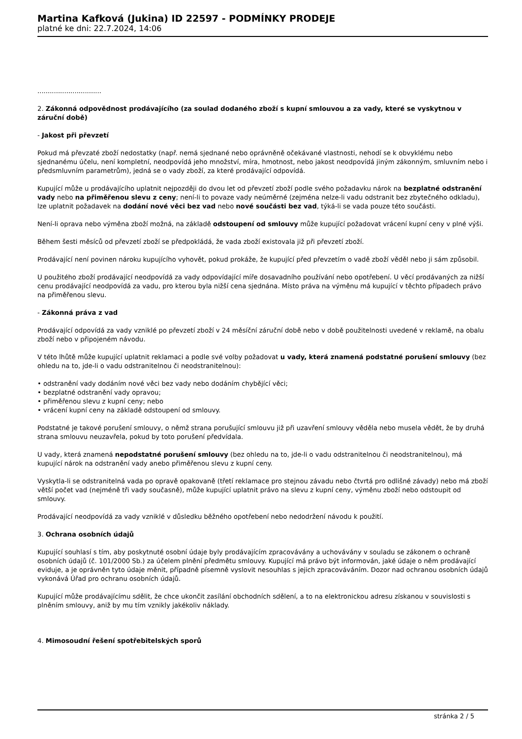Martina Kafková (Jukina) ID 22597 - PODMÍNKY PRODEJE
platné ke dni: 22.7.2024, 14:06
...............................
2. Zákonná odpovědnost prodávajícího (za soulad dodaného zboží s kupní smlouvou a za vady, které se vyskytnou v záruční době)
- Jakost při převzetí
Pokud má převzaté zboží nedostatky (např. nemá sjednané nebo oprávněně očekávané vlastnosti, nehodí se k obvyklému nebo sjednanému účelu, není kompletní, neodpovídá jeho množství, míra, hmotnost, nebo jakost neodpovídá jiným zákonným, smluvním nebo i předsmluvním parametrům), jedná se o vady zboží, za které prodávající odpovídá.
Kupující může u prodávajícího uplatnit nejpozději do dvou let od převzetí zboží podle svého požadavku nárok na bezplatné odstranění vady nebo na přiměřenou slevu z ceny; není-li to povaze vady neúměrné (zejména nelze-li vadu odstranit bez zbytečného odkladu), lze uplatnit požadavek na dodání nové věci bez vad nebo nové součásti bez vad, týká-li se vada pouze této součásti.
Není-li oprava nebo výměna zboží možná, na základě odstoupení od smlouvy může kupující požadovat vrácení kupní ceny v plné výši.
Během šesti měsíců od převzetí zboží se předpokládá, že vada zboží existovala již při převzetí zboží.
Prodávající není povinen nároku kupujícího vyhovět, pokud prokáže, že kupující před převzetím o vadě zboží věděl nebo ji sám způsobil.
U použitého zboží prodávající neodpovídá za vady odpovídající míře dosavadního používání nebo opotřebení. U věcí prodávaných za nižší cenu prodávající neodpovídá za vadu, pro kterou byla nižší cena sjednána. Místo práva na výměnu má kupující v těchto případech právo na přiměřenou slevu.
- Zákonná práva z vad
Prodávající odpovídá za vady vzniklé po převzetí zboží v 24 měsíční záruční době nebo v době použitelnosti uvedené v reklamě, na obalu zboží nebo v připojeném návodu.
V této lhůtě může kupující uplatnit reklamaci a podle své volby požadovat u vady, která znamená podstatné porušení smlouvy (bez ohledu na to, jde-li o vadu odstranitelnou či neodstranitelnou):
• odstranění vady dodáním nové věci bez vady nebo dodáním chybějící věci;
• bezplatné odstranění vady opravou;
• přiměřenou slevu z kupní ceny; nebo
• vrácení kupní ceny na základě odstoupení od smlouvy.
Podstatné je takové porušení smlouvy, o němž strana porušující smlouvu již při uzavření smlouvy věděla nebo musela vědět, že by druhá strana smlouvu neuzavřela, pokud by toto porušení předvídala.
U vady, která znamená nepodstatné porušení smlouvy (bez ohledu na to, jde-li o vadu odstranitelnou či neodstranitelnou), má kupující nárok na odstranění vady anebo přiměřenou slevu z kupní ceny.
Vyskytla-li se odstranitelná vada po opravě opakovaně (třetí reklamace pro stejnou závadu nebo čtvrtá pro odlišné závady) nebo má zboží větší počet vad (nejméně tři vady současně), může kupující uplatnit právo na slevu z kupní ceny, výměnu zboží nebo odstoupit od smlouvy.
Prodávající neodpovídá za vady vzniklé v důsledku běžného opotřebení nebo nedodržení návodu k použití.
3. Ochrana osobních údajů
Kupující souhlasí s tím, aby poskytnuté osobní údaje byly prodávajícím zpracovávány a uchovávány v souladu se zákonem o ochraně osobních údajů (č. 101/2000 Sb.) za účelem plnění předmětu smlouvy. Kupující má právo být informován, jaké údaje o něm prodávající eviduje, a je oprávněn tyto údaje měnit, případně písemně vyslovit nesouhlas s jejich zpracováváním. Dozor nad ochranou osobních údajů vykonává Úřad pro ochranu osobních údajů.
Kupující může prodávajícímu sdělit, že chce ukončit zasílání obchodních sdělení, a to na elektronickou adresu získanou v souvislosti s plněním smlouvy, aniž by mu tím vznikly jakékoliv náklady.
4. Mimosoudní řešení spotřebitelských sporů
stránka 2 / 5